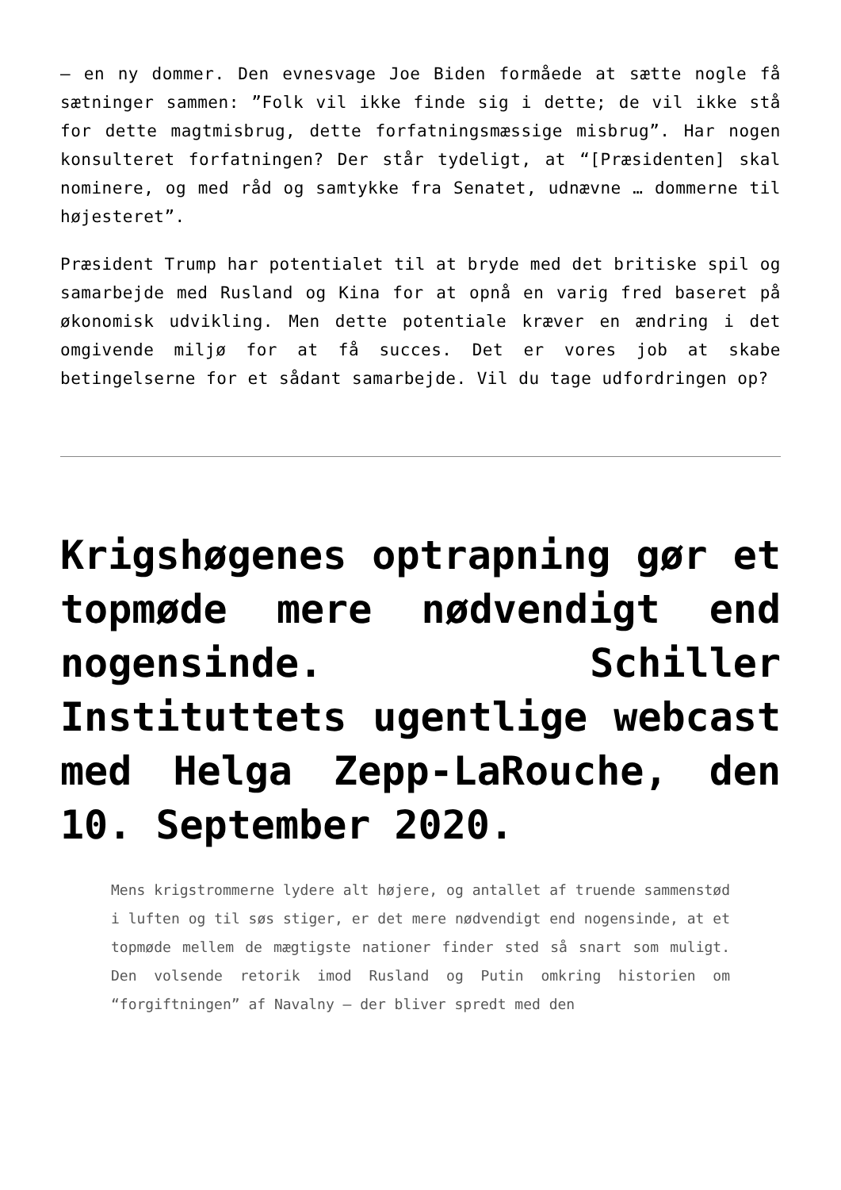– en ny dommer. Den evnesvage Joe Biden formåede at sætte nogle få sætninger sammen: ”Folk vil ikke finde sig i dette; de vil ikke stå for dette magtmisbrug, dette forfatningsmæssige misbrug”. Har nogen konsulteret forfatningen? Der står tydeligt, at “[Præsidenten] skal nominere, og med råd og samtykke fra Senatet, udnævne … dommerne til højesteret”.
Præsident Trump har potentialet til at bryde med det britiske spil og samarbejde med Rusland og Kina for at opnå en varig fred baseret på økonomisk udvikling. Men dette potentiale kræver en ændring i det omgivende miljø for at få succes. Det er vores job at skabe betingelserne for et sådant samarbejde. Vil du tage udfordringen op?
Krigshøgenes optrapning gør et topmøde mere nødvendigt end nogensinde. Schiller Instituttets ugentlige webcast med Helga Zepp-LaRouche, den 10. September 2020.
Mens krigstrommerne lydere alt højere, og antallet af truende sammenstød i luften og til søs stiger, er det mere nødvendigt end nogensinde, at et topmøde mellem de mægtigste nationer finder sted så snart som muligt. Den volsende retorik imod Rusland og Putin omkring historien om “forgiftningen” af Navalny – der bliver spredt med den